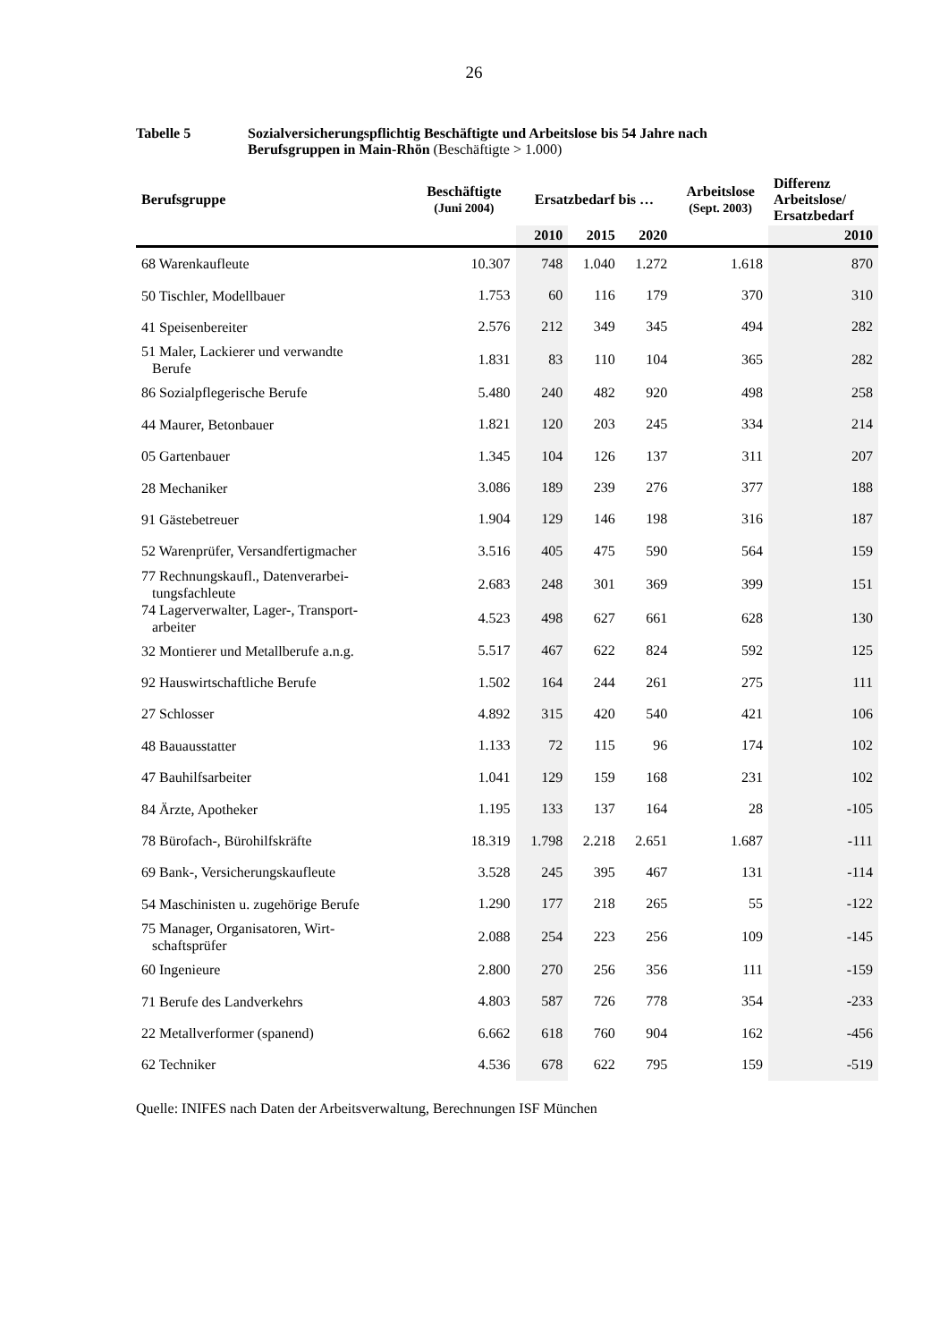26
Tabelle 5 Sozialversicherungspflichtig Beschäftigte und Arbeitslose bis 54 Jahre nach Berufsgruppen in Main-Rhön (Beschäftigte > 1.000)
| Berufsgruppe | Beschäftigte (Juni 2004) | Ersatzbedarf bis … | | | Arbeitslose (Sept. 2003) | Differenz Arbeitslose/ Ersatzbedarf |
| --- | --- | --- | --- | --- | --- | --- |
| | | 2010 | 2015 | 2020 | | 2010 |
| 68 Warenkaufleute | 10.307 | 748 | 1.040 | 1.272 | 1.618 | 870 |
| 50 Tischler, Modellbauer | 1.753 | 60 | 116 | 179 | 370 | 310 |
| 41 Speisenbereiter | 2.576 | 212 | 349 | 345 | 494 | 282 |
| 51 Maler, Lackierer und verwandte Berufe | 1.831 | 83 | 110 | 104 | 365 | 282 |
| 86 Sozialpflegerische Berufe | 5.480 | 240 | 482 | 920 | 498 | 258 |
| 44 Maurer, Betonbauer | 1.821 | 120 | 203 | 245 | 334 | 214 |
| 05 Gartenbauer | 1.345 | 104 | 126 | 137 | 311 | 207 |
| 28 Mechaniker | 3.086 | 189 | 239 | 276 | 377 | 188 |
| 91 Gästebetreuer | 1.904 | 129 | 146 | 198 | 316 | 187 |
| 52 Warenprüfer, Versandfertigmacher | 3.516 | 405 | 475 | 590 | 564 | 159 |
| 77 Rechnungskaufl., Datenverarbei- tungsfachleute | 2.683 | 248 | 301 | 369 | 399 | 151 |
| 74 Lagerverwalter, Lager-, Transport- arbeiter | 4.523 | 498 | 627 | 661 | 628 | 130 |
| 32 Montierer und Metallberufe a.n.g. | 5.517 | 467 | 622 | 824 | 592 | 125 |
| 92 Hauswirtschaftliche Berufe | 1.502 | 164 | 244 | 261 | 275 | 111 |
| 27 Schlosser | 4.892 | 315 | 420 | 540 | 421 | 106 |
| 48 Bauausstatter | 1.133 | 72 | 115 | 96 | 174 | 102 |
| 47 Bauhilfsarbeiter | 1.041 | 129 | 159 | 168 | 231 | 102 |
| 84 Ärzte, Apotheker | 1.195 | 133 | 137 | 164 | 28 | -105 |
| 78 Bürofach-, Bürohilfskräfte | 18.319 | 1.798 | 2.218 | 2.651 | 1.687 | -111 |
| 69 Bank-, Versicherungskaufleute | 3.528 | 245 | 395 | 467 | 131 | -114 |
| 54 Maschinisten u. zugehörige Berufe | 1.290 | 177 | 218 | 265 | 55 | -122 |
| 75 Manager, Organisatoren, Wirt- schaftsprüfer | 2.088 | 254 | 223 | 256 | 109 | -145 |
| 60 Ingenieure | 2.800 | 270 | 256 | 356 | 111 | -159 |
| 71 Berufe des Landverkehrs | 4.803 | 587 | 726 | 778 | 354 | -233 |
| 22 Metallverformer (spanend) | 6.662 | 618 | 760 | 904 | 162 | -456 |
| 62 Techniker | 4.536 | 678 | 622 | 795 | 159 | -519 |
Quelle: INIFES nach Daten der Arbeitsverwaltung, Berechnungen ISF München